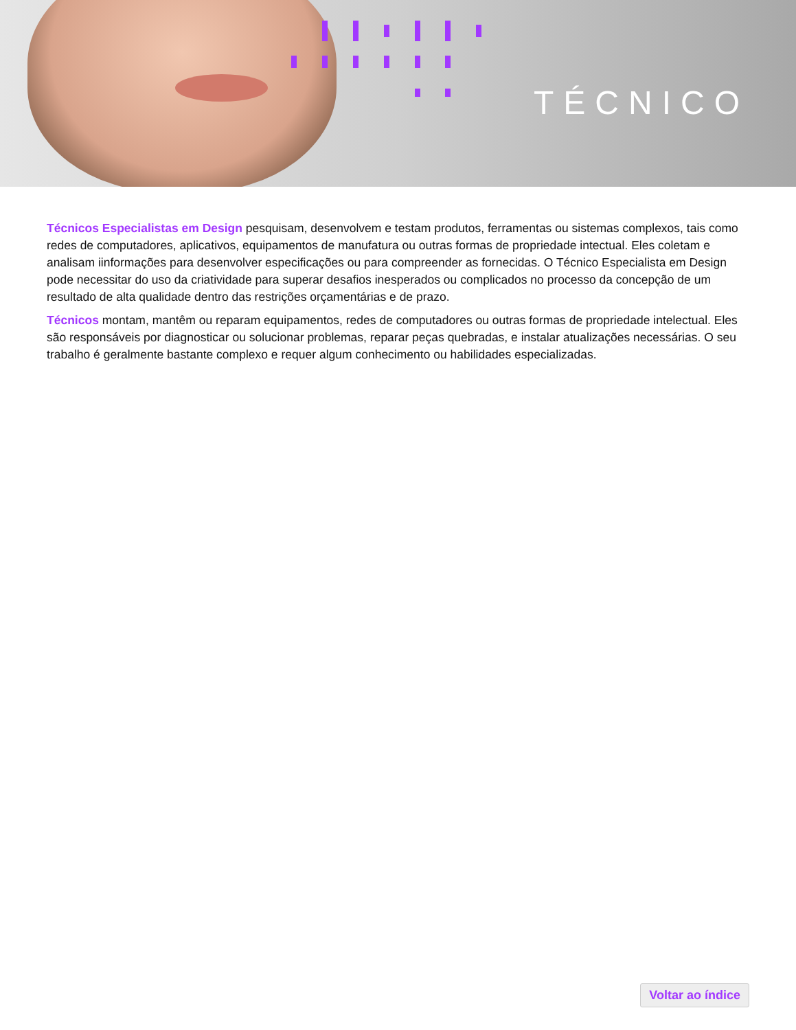TÉCNICO
Técnicos Especialistas em Design pesquisam, desenvolvem e testam produtos, ferramentas ou sistemas complexos, tais como redes de computadores, aplicativos, equipamentos de manufatura ou outras formas de propriedade intectual. Eles coletam e analisam iinformações para desenvolver especificações ou para compreender as fornecidas. O Técnico Especialista em Design pode necessitar do uso da criatividade para superar desafios inesperados ou complicados no processo da concepção de um resultado de alta qualidade dentro das restrições orçamentárias e de prazo.
Técnicos montam, mantêm ou reparam equipamentos, redes de computadores ou outras formas de propriedade intelectual. Eles são responsáveis por diagnosticar ou solucionar problemas, reparar peças quebradas, e instalar atualizações necessárias. O seu trabalho é geralmente bastante complexo e requer algum conhecimento ou habilidades especializadas.
Voltar ao índice